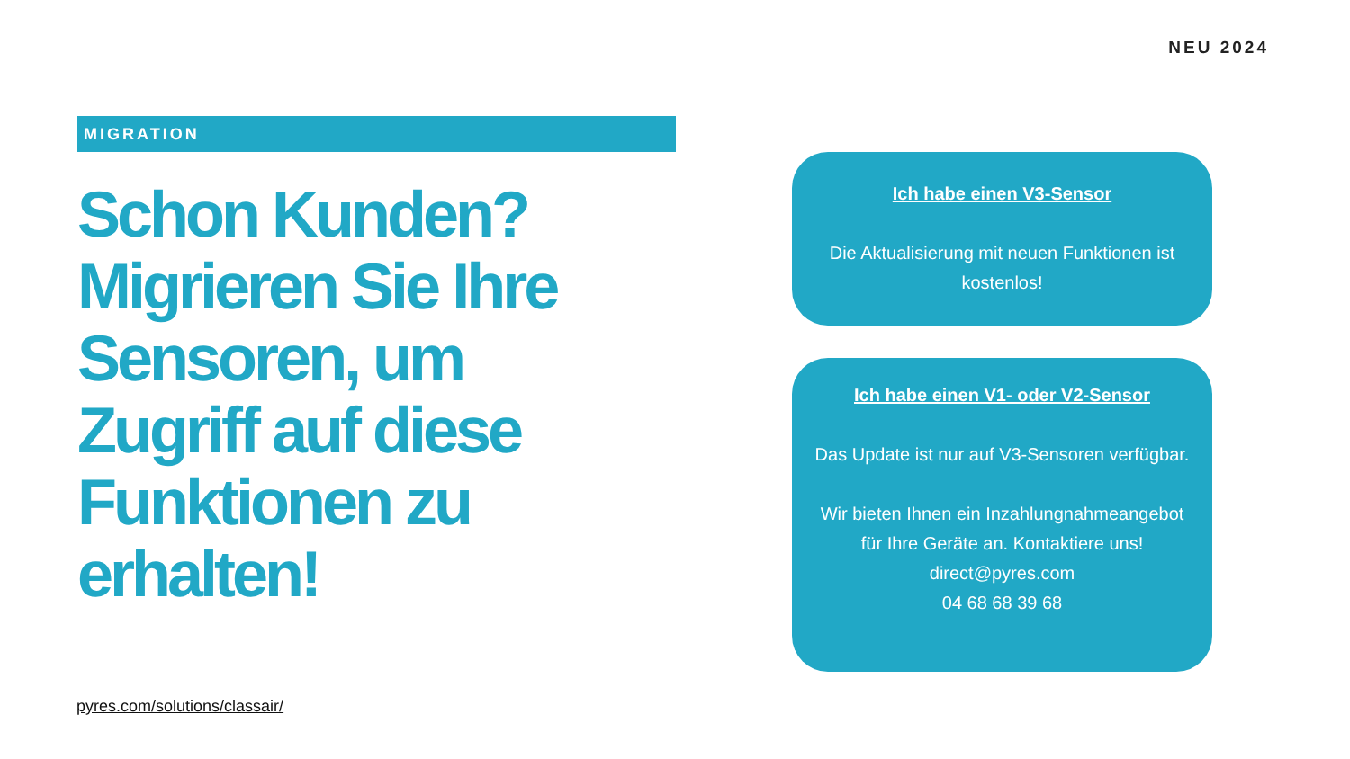NEU 2024
MIGRATION
Schon Kunden? Migrieren Sie Ihre Sensoren, um Zugriff auf diese Funktionen zu erhalten!
Ich habe einen V3-Sensor
Die Aktualisierung mit neuen Funktionen ist kostenlos!
Ich habe einen V1- oder V2-Sensor
Das Update ist nur auf V3-Sensoren verfügbar.
Wir bieten Ihnen ein Inzahlungnahmeangebot für Ihre Geräte an. Kontaktiere uns!
direct@pyres.com
04 68 68 39 68
pyres.com/solutions/classair/